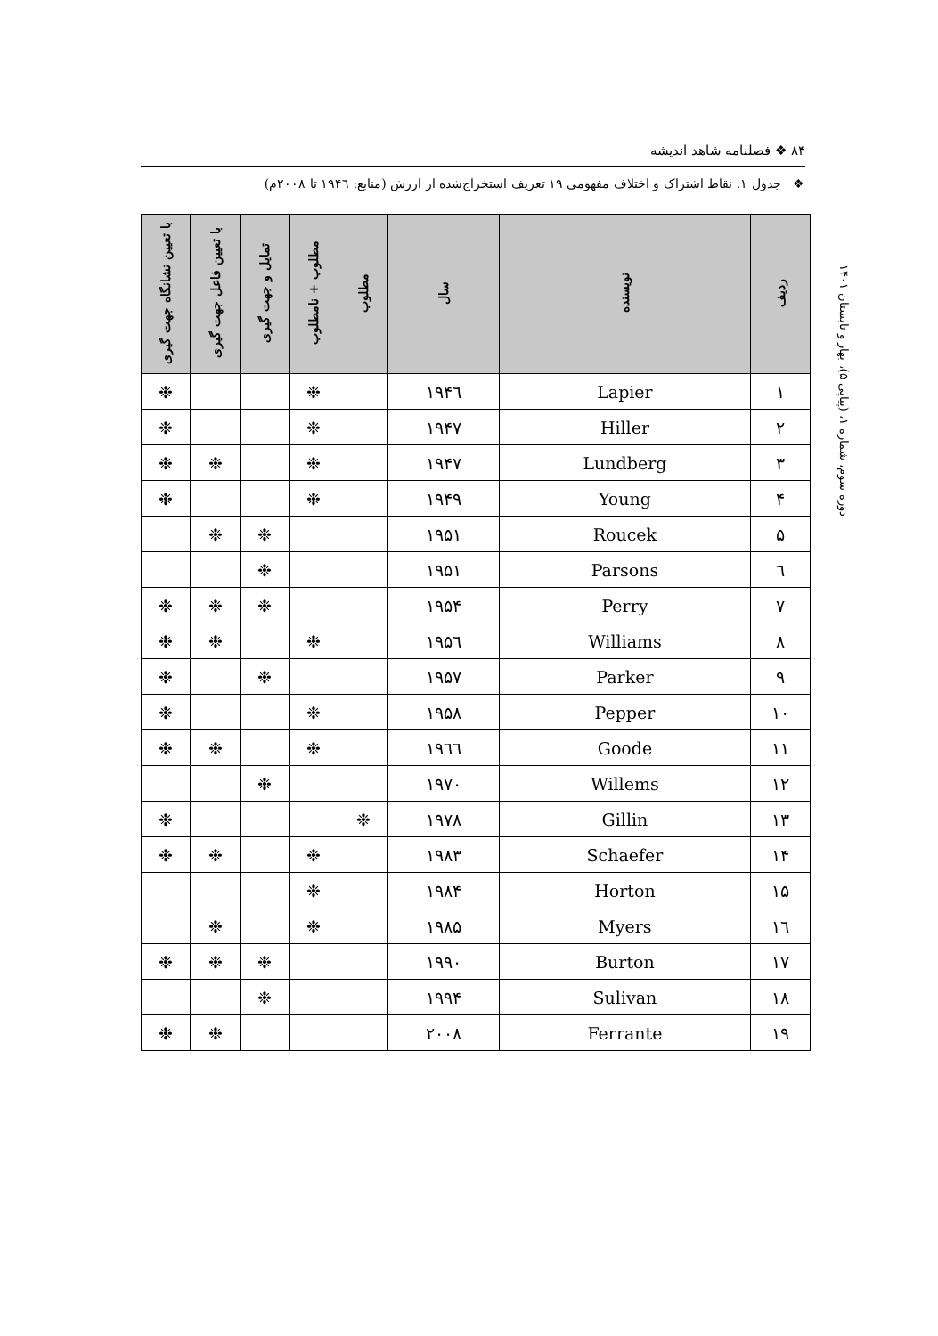۸۴ ❖ فصلنامه شاهد اندیشه
❖ جدول ۱. نقاط اشتراک و اختلاف مفهومی ۱۹ تعریف استخراج‌شده از ارزش (منابع: ۱۹۴٦ تا ۲۰۰۸م)
دوره سوم، شماره ۱، (پیاپی ۵)، بهار و تابستان ۱۴۰۱
| ردیف | نویسنده | سال | مطلوب | مطلوب + نامطلوب | تمایل و جهت گیری | با تعیین فاعل جهت گیری | با تعیین نشانگاه جهت گیری |
| --- | --- | --- | --- | --- | --- | --- | --- |
| ۱ | Lapier | ۱۹۴٦ | | ❉ | | | ❉ |
| ۲ | Hiller | ۱۹۴۷ | | ❉ | | | ❉ |
| ۳ | Lundberg | ۱۹۴۷ | | ❉ | | ❉ | ❉ |
| ۴ | Young | ۱۹۴۹ | | ❉ | | | ❉ |
| ۵ | Roucek | ۱۹۵۱ | | | ❉ | ❉ | |
| ٦ | Parsons | ۱۹۵۱ | | | ❉ | | |
| ۷ | Perry | ۱۹۵۴ | | | ❉ | ❉ | ❉ |
| ۸ | Williams | ۱۹۵٦ | | ❉ | | ❉ | ❉ |
| ۹ | Parker | ۱۹۵۷ | | | ❉ | | ❉ |
| ۱۰ | Pepper | ۱۹۵۸ | | ❉ | | | ❉ |
| ۱۱ | Goode | ۱۹٦٦ | | ❉ | | ❉ | ❉ |
| ۱۲ | Willems | ۱۹۷۰ | | | ❉ | | |
| ۱۳ | Gillin | ۱۹۷۸ | ❉ | | | | ❉ |
| ۱۴ | Schaefer | ۱۹۸۳ | | ❉ | | ❉ | ❉ |
| ۱۵ | Horton | ۱۹۸۴ | | ❉ | | | |
| ۱٦ | Myers | ۱۹۸۵ | | ❉ | | ❉ | |
| ۱۷ | Burton | ۱۹۹۰ | | | ❉ | ❉ | ❉ |
| ۱۸ | Sulivan | ۱۹۹۴ | | | ❉ | | |
| ۱۹ | Ferrante | ۲۰۰۸ | | | | ❉ | ❉ |